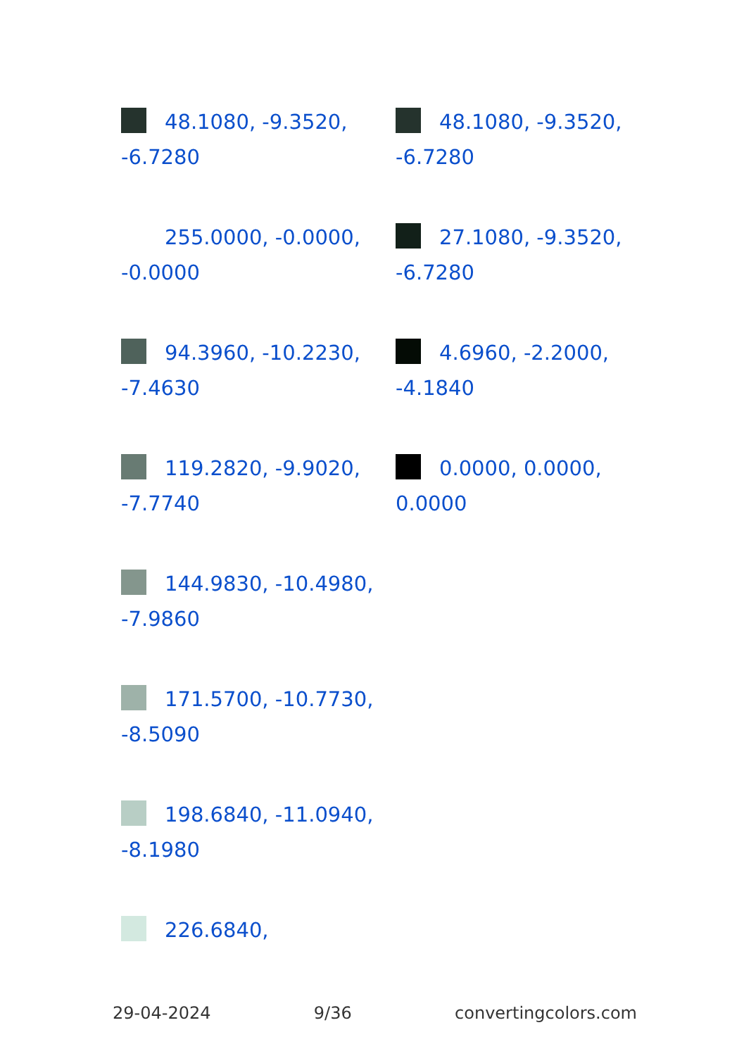48.1080, -9.3520, -6.7280
255.0000, -0.0000, -0.0000
94.3960, -10.2230, -7.4630
119.2820, -9.9020, -7.7740
144.9830, -10.4980, -7.9860
171.5700, -10.7730, -8.5090
198.6840, -11.0940, -8.1980
226.6840,
48.1080, -9.3520, -6.7280
27.1080, -9.3520, -6.7280
4.6960, -2.2000, -4.1840
0.0000, 0.0000, 0.0000
29-04-2024 9/36 convertingcolors.com